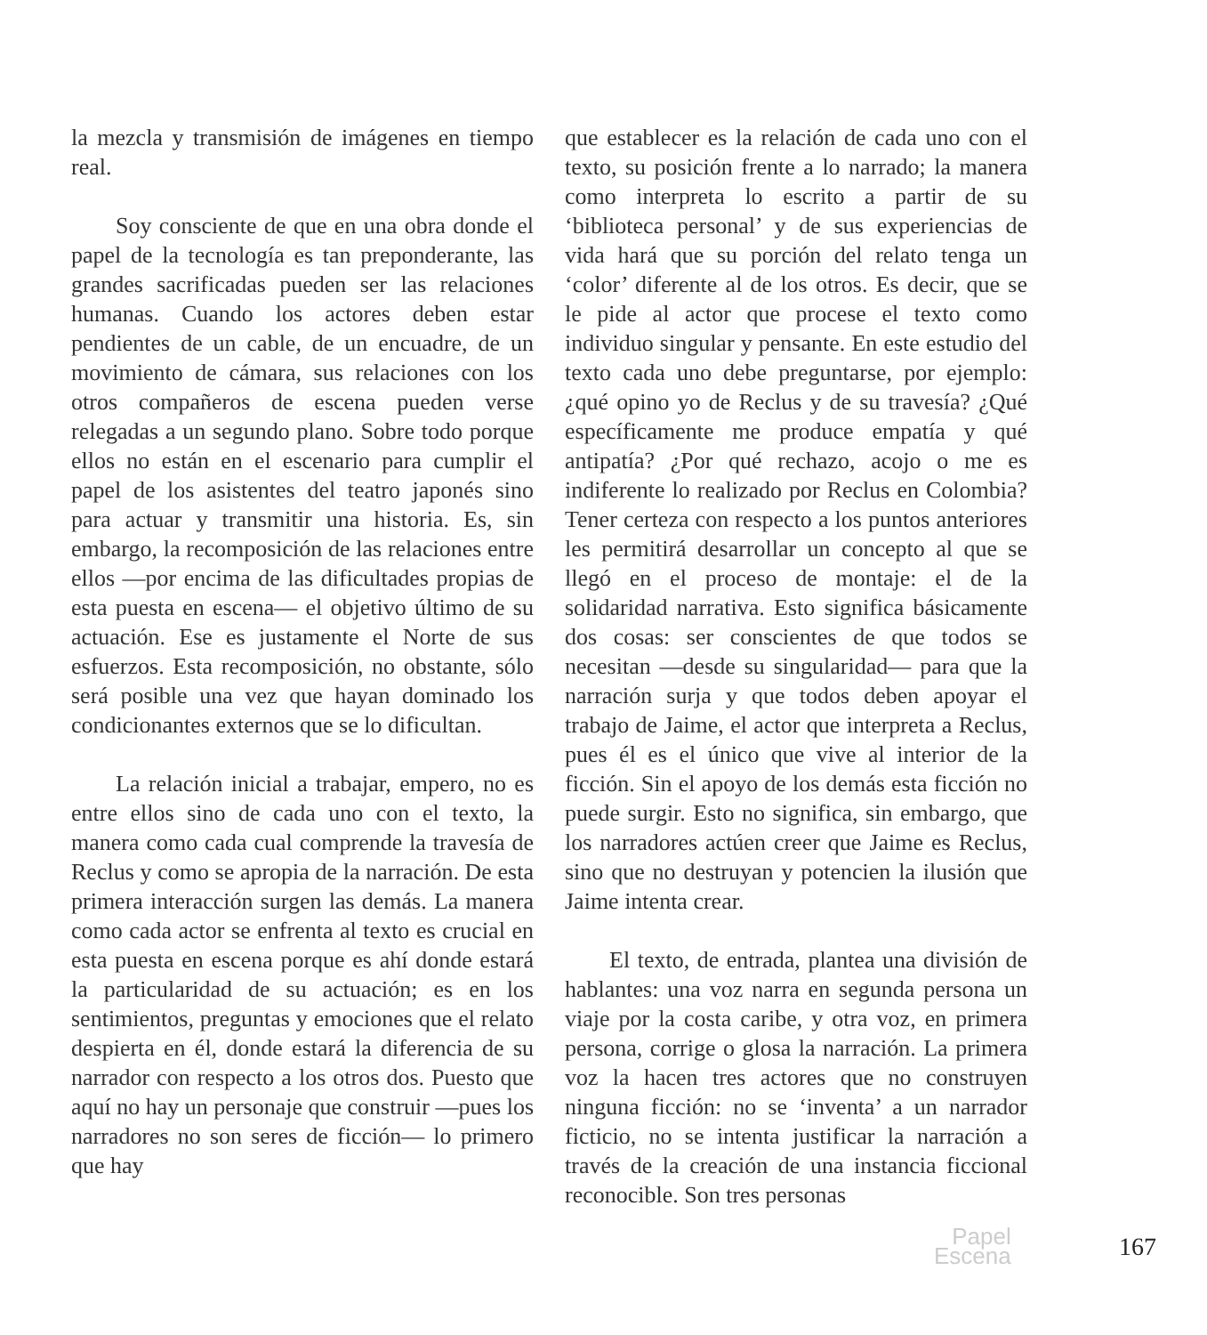la mezcla y transmisión de imágenes en tiempo real.
Soy consciente de que en una obra donde el papel de la tecnología es tan preponderante, las grandes sacrificadas pueden ser las relaciones humanas. Cuando los actores deben estar pendientes de un cable, de un encuadre, de un movimiento de cámara, sus relaciones con los otros compañeros de escena pueden verse relegadas a un segundo plano. Sobre todo porque ellos no están en el escenario para cumplir el papel de los asistentes del teatro japonés sino para actuar y transmitir una historia. Es, sin embargo, la recomposición de las relaciones entre ellos —por encima de las dificultades propias de esta puesta en escena— el objetivo último de su actuación. Ese es justamente el Norte de sus esfuerzos. Esta recomposición, no obstante, sólo será posible una vez que hayan dominado los condicionantes externos que se lo dificultan.
La relación inicial a trabajar, empero, no es entre ellos sino de cada uno con el texto, la manera como cada cual comprende la travesía de Reclus y como se apropia de la narración. De esta primera interacción surgen las demás. La manera como cada actor se enfrenta al texto es crucial en esta puesta en escena porque es ahí donde estará la particularidad de su actuación; es en los sentimientos, preguntas y emociones que el relato despierta en él, donde estará la diferencia de su narrador con respecto a los otros dos. Puesto que aquí no hay un personaje que construir —pues los narradores no son seres de ficción— lo primero que hay
que establecer es la relación de cada uno con el texto, su posición frente a lo narrado; la manera como interpreta lo escrito a partir de su ‘biblioteca personal’ y de sus experiencias de vida hará que su porción del relato tenga un ‘color’ diferente al de los otros. Es decir, que se le pide al actor que procese el texto como individuo singular y pensante. En este estudio del texto cada uno debe preguntarse, por ejemplo: ¿qué opino yo de Reclus y de su travesía? ¿Qué específicamente me produce empatía y qué antipatía? ¿Por qué rechazo, acojo o me es indiferente lo realizado por Reclus en Colombia? Tener certeza con respecto a los puntos anteriores les permitirá desarrollar un concepto al que se llegó en el proceso de montaje: el de la solidaridad narrativa. Esto significa básicamente dos cosas: ser conscientes de que todos se necesitan —desde su singularidad— para que la narración surja y que todos deben apoyar el trabajo de Jaime, el actor que interpreta a Reclus, pues él es el único que vive al interior de la ficción. Sin el apoyo de los demás esta ficción no puede surgir. Esto no significa, sin embargo, que los narradores actúen creer que Jaime es Reclus, sino que no destruyan y potencien la ilusión que Jaime intenta crear.
El texto, de entrada, plantea una división de hablantes: una voz narra en segunda persona un viaje por la costa caribe, y otra voz, en primera persona, corrige o glosa la narración. La primera voz la hacen tres actores que no construyen ninguna ficción: no se ‘inventa’ a un narrador ficticio, no se intenta justificar la narración a través de la creación de una instancia ficcional reconocible. Son tres personas
Papel
Escena
167